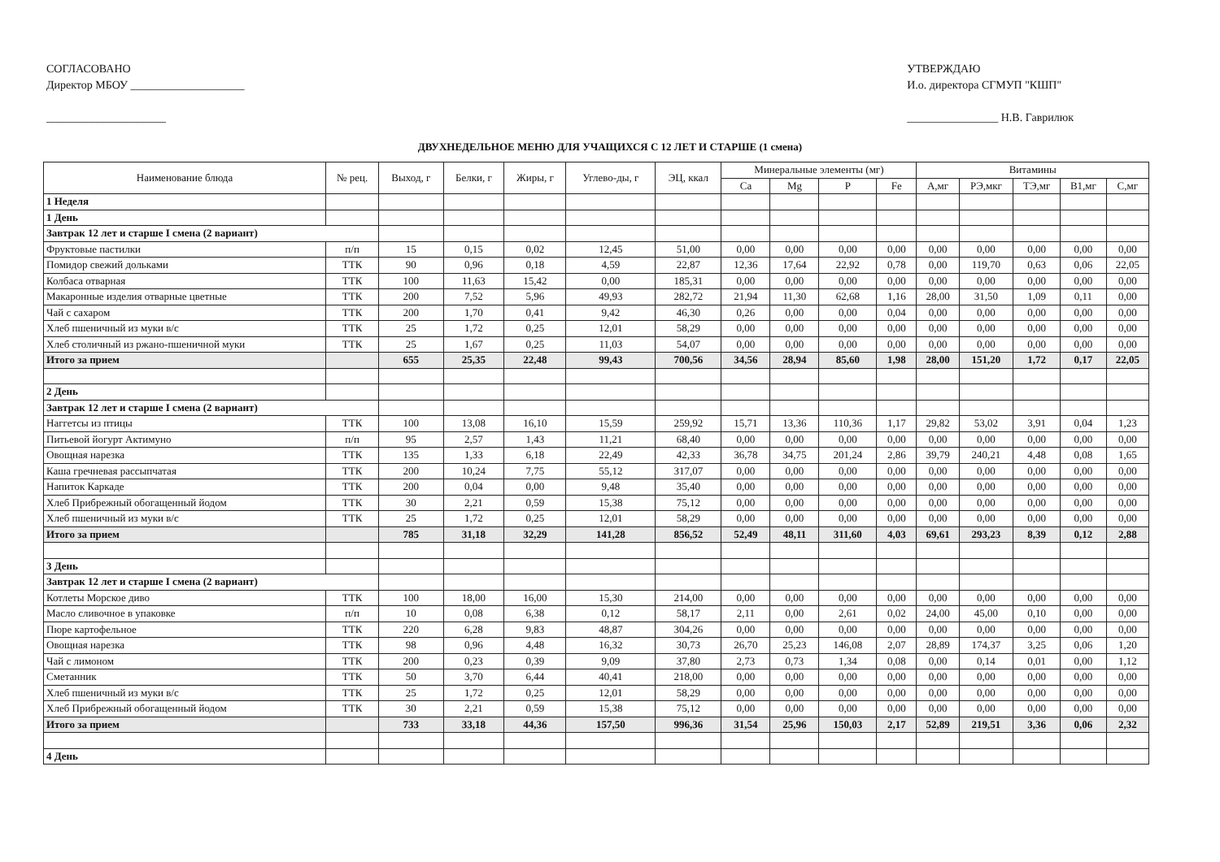СОГЛАСОВАНО
Директор МБОУ ____________________
_____________________
УТВЕРЖДАЮ
И.о. директора СГМУП "КШП"
________________ Н.В. Гаврилюк
ДВУХНЕДЕЛЬНОЕ МЕНЮ ДЛЯ УЧАЩИХСЯ С 12 ЛЕТ И СТАРШЕ (1 смена)
| Наименование блюда | № рец. | Выход, г | Белки, г | Жиры, г | Углево-ды, г | ЭЦ, ккал | Минеральные элементы (мг) | | | | Витамины | | | | |
| --- | --- | --- | --- | --- | --- | --- | --- | --- | --- | --- | --- | --- | --- | --- | --- |
| | | | | | | | Ca | Mg | P | Fe | A,мг | РЭ,мкг | ТЭ,мг | В1,мг | С,мг |
| 1 Неделя | | | | | | | | | | | | | | | |
| 1 День | | | | | | | | | | | | | | | |
| Завтрак 12 лет и старше I смена (2 вариант) | | | | | | | | | | | | | | | |
| Фруктовые пастилки | п/п | 15 | 0,15 | 0,02 | 12,45 | 51,00 | 0,00 | 0,00 | 0,00 | 0,00 | 0,00 | 0,00 | 0,00 | 0,00 | 0,00 |
| Помидор свежий дольками | ТТК | 90 | 0,96 | 0,18 | 4,59 | 22,87 | 12,36 | 17,64 | 22,92 | 0,78 | 0,00 | 119,70 | 0,63 | 0,06 | 22,05 |
| Колбаса отварная | ТТК | 100 | 11,63 | 15,42 | 0,00 | 185,31 | 0,00 | 0,00 | 0,00 | 0,00 | 0,00 | 0,00 | 0,00 | 0,00 | 0,00 |
| Макаронные изделия отварные цветные | ТТК | 200 | 7,52 | 5,96 | 49,93 | 282,72 | 21,94 | 11,30 | 62,68 | 1,16 | 28,00 | 31,50 | 1,09 | 0,11 | 0,00 |
| Чай с сахаром | ТТК | 200 | 1,70 | 0,41 | 9,42 | 46,30 | 0,26 | 0,00 | 0,00 | 0,04 | 0,00 | 0,00 | 0,00 | 0,00 | 0,00 |
| Хлеб пшеничный из муки в/с | ТТК | 25 | 1,72 | 0,25 | 12,01 | 58,29 | 0,00 | 0,00 | 0,00 | 0,00 | 0,00 | 0,00 | 0,00 | 0,00 | 0,00 |
| Хлеб столичный из ржано-пшеничной муки | ТТК | 25 | 1,67 | 0,25 | 11,03 | 54,07 | 0,00 | 0,00 | 0,00 | 0,00 | 0,00 | 0,00 | 0,00 | 0,00 | 0,00 |
| Итого за прием | | 655 | 25,35 | 22,48 | 99,43 | 700,56 | 34,56 | 28,94 | 85,60 | 1,98 | 28,00 | 151,20 | 1,72 | 0,17 | 22,05 |
| 2 День | | | | | | | | | | | | | | | |
| Завтрак 12 лет и старше I смена (2 вариант) | | | | | | | | | | | | | | | |
| Наггетсы из птицы | ТТК | 100 | 13,08 | 16,10 | 15,59 | 259,92 | 15,71 | 13,36 | 110,36 | 1,17 | 29,82 | 53,02 | 3,91 | 0,04 | 1,23 |
| Питьевой йогурт Актимуно | п/п | 95 | 2,57 | 1,43 | 11,21 | 68,40 | 0,00 | 0,00 | 0,00 | 0,00 | 0,00 | 0,00 | 0,00 | 0,00 | 0,00 |
| Овощная нарезка | ТТК | 135 | 1,33 | 6,18 | 22,49 | 42,33 | 36,78 | 34,75 | 201,24 | 2,86 | 39,79 | 240,21 | 4,48 | 0,08 | 1,65 |
| Каша гречневая рассыпчатая | ТТК | 200 | 10,24 | 7,75 | 55,12 | 317,07 | 0,00 | 0,00 | 0,00 | 0,00 | 0,00 | 0,00 | 0,00 | 0,00 | 0,00 |
| Напиток Каркаде | ТТК | 200 | 0,04 | 0,00 | 9,48 | 35,40 | 0,00 | 0,00 | 0,00 | 0,00 | 0,00 | 0,00 | 0,00 | 0,00 | 0,00 |
| Хлеб Прибрежный обогащенный йодом | ТТК | 30 | 2,21 | 0,59 | 15,38 | 75,12 | 0,00 | 0,00 | 0,00 | 0,00 | 0,00 | 0,00 | 0,00 | 0,00 | 0,00 |
| Хлеб пшеничный из муки в/с | ТТК | 25 | 1,72 | 0,25 | 12,01 | 58,29 | 0,00 | 0,00 | 0,00 | 0,00 | 0,00 | 0,00 | 0,00 | 0,00 | 0,00 |
| Итого за прием | | 785 | 31,18 | 32,29 | 141,28 | 856,52 | 52,49 | 48,11 | 311,60 | 4,03 | 69,61 | 293,23 | 8,39 | 0,12 | 2,88 |
| 3 День | | | | | | | | | | | | | | | |
| Завтрак 12 лет и старше I смена (2 вариант) | | | | | | | | | | | | | | | |
| Котлеты Морское диво | ТТК | 100 | 18,00 | 16,00 | 15,30 | 214,00 | 0,00 | 0,00 | 0,00 | 0,00 | 0,00 | 0,00 | 0,00 | 0,00 | 0,00 |
| Масло сливочное в упаковке | п/п | 10 | 0,08 | 6,38 | 0,12 | 58,17 | 2,11 | 0,00 | 2,61 | 0,02 | 24,00 | 45,00 | 0,10 | 0,00 | 0,00 |
| Пюре картофельное | ТТК | 220 | 6,28 | 9,83 | 48,87 | 304,26 | 0,00 | 0,00 | 0,00 | 0,00 | 0,00 | 0,00 | 0,00 | 0,00 | 0,00 |
| Овощная нарезка | ТТК | 98 | 0,96 | 4,48 | 16,32 | 30,73 | 26,70 | 25,23 | 146,08 | 2,07 | 28,89 | 174,37 | 3,25 | 0,06 | 1,20 |
| Чай с лимоном | ТТК | 200 | 0,23 | 0,39 | 9,09 | 37,80 | 2,73 | 0,73 | 1,34 | 0,08 | 0,00 | 0,14 | 0,01 | 0,00 | 1,12 |
| Сметанник | ТТК | 50 | 3,70 | 6,44 | 40,41 | 218,00 | 0,00 | 0,00 | 0,00 | 0,00 | 0,00 | 0,00 | 0,00 | 0,00 | 0,00 |
| Хлеб пшеничный из муки в/с | ТТК | 25 | 1,72 | 0,25 | 12,01 | 58,29 | 0,00 | 0,00 | 0,00 | 0,00 | 0,00 | 0,00 | 0,00 | 0,00 | 0,00 |
| Хлеб Прибрежный обогащенный йодом | ТТК | 30 | 2,21 | 0,59 | 15,38 | 75,12 | 0,00 | 0,00 | 0,00 | 0,00 | 0,00 | 0,00 | 0,00 | 0,00 | 0,00 |
| Итого за прием | | 733 | 33,18 | 44,36 | 157,50 | 996,36 | 31,54 | 25,96 | 150,03 | 2,17 | 52,89 | 219,51 | 3,36 | 0,06 | 2,32 |
| 4 День | | | | | | | | | | | | | | | |